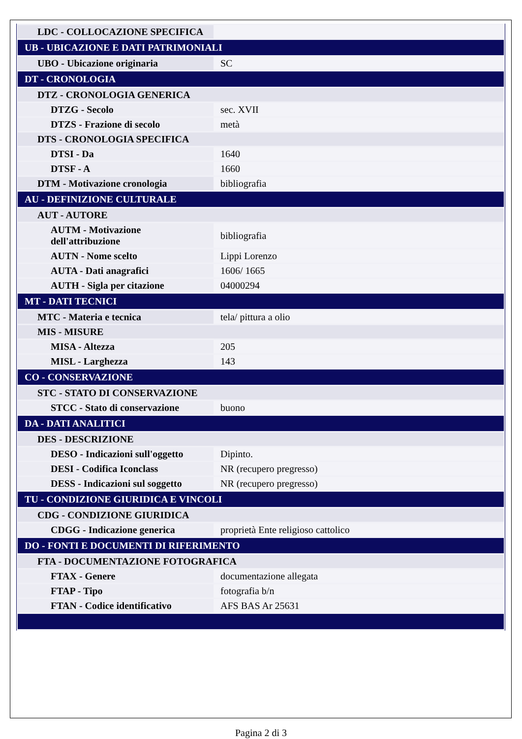| LDC - COLLOCAZIONE SPECIFICA | |
| UB - UBICAZIONE E DATI PATRIMONIALI | |
| UBO - Ubicazione originaria | SC |
| DT - CRONOLOGIA | |
| DTZ - CRONOLOGIA GENERICA | |
| DTZG - Secolo | sec. XVII |
| DTZS - Frazione di secolo | metà |
| DTS - CRONOLOGIA SPECIFICA | |
| DTSI - Da | 1640 |
| DTSF - A | 1660 |
| DTM - Motivazione cronologia | bibliografia |
| AU - DEFINIZIONE CULTURALE | |
| AUT - AUTORE | |
| AUTM - Motivazione dell'attribuzione | bibliografia |
| AUTN - Nome scelto | Lippi Lorenzo |
| AUTA - Dati anagrafici | 1606/ 1665 |
| AUTH - Sigla per citazione | 04000294 |
| MT - DATI TECNICI | |
| MTC - Materia e tecnica | tela/ pittura a olio |
| MIS - MISURE | |
| MISA - Altezza | 205 |
| MISL - Larghezza | 143 |
| CO - CONSERVAZIONE | |
| STC - STATO DI CONSERVAZIONE | |
| STCC - Stato di conservazione | buono |
| DA - DATI ANALITICI | |
| DES - DESCRIZIONE | |
| DESO - Indicazioni sull'oggetto | Dipinto. |
| DESI - Codifica Iconclass | NR (recupero pregresso) |
| DESS - Indicazioni sul soggetto | NR (recupero pregresso) |
| TU - CONDIZIONE GIURIDICA E VINCOLI | |
| CDG - CONDIZIONE GIURIDICA | |
| CDGG - Indicazione generica | proprietà Ente religioso cattolico |
| DO - FONTI E DOCUMENTI DI RIFERIMENTO | |
| FTA - DOCUMENTAZIONE FOTOGRAFICA | |
| FTAX - Genere | documentazione allegata |
| FTAP - Tipo | fotografia b/n |
| FTAN - Codice identificativo | AFS BAS Ar 25631 |
Pagina 2 di 3